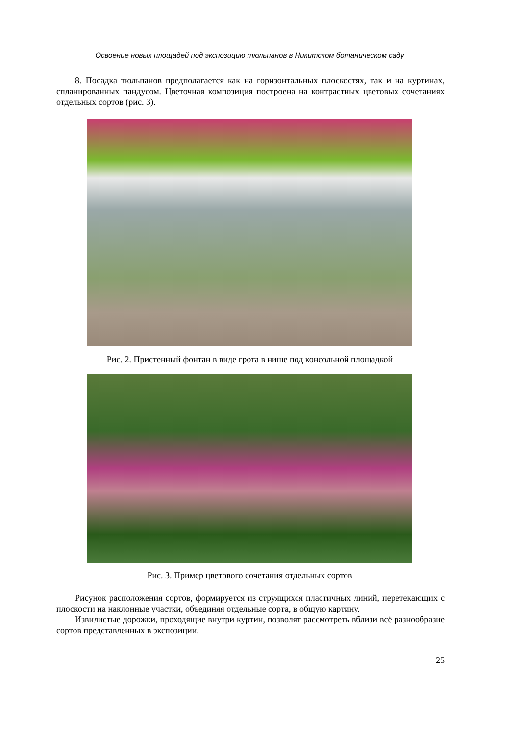Освоение новых площадей под экспозицию тюльпанов в Никитском ботаническом саду
8. Посадка тюльпанов предполагается как на горизонтальных плоскостях, так и на куртинах, спланированных пандусом. Цветочная композиция построена на контрастных цветовых сочетаниях отдельных сортов (рис. 3).
Рис. 2. Пристенный фонтан в виде грота в нише под консольной площадкой
Рис. 3. Пример цветового сочетания отдельных сортов
Рисунок расположения сортов, формируется из струящихся пластичных линий, перетекающих с плоскости на наклонные участки, объединяя отдельные сорта, в общую картину.
Извилистые дорожки, проходящие внутри куртин, позволят рассмотреть вблизи всё разнообразие сортов представленных в экспозиции.
25